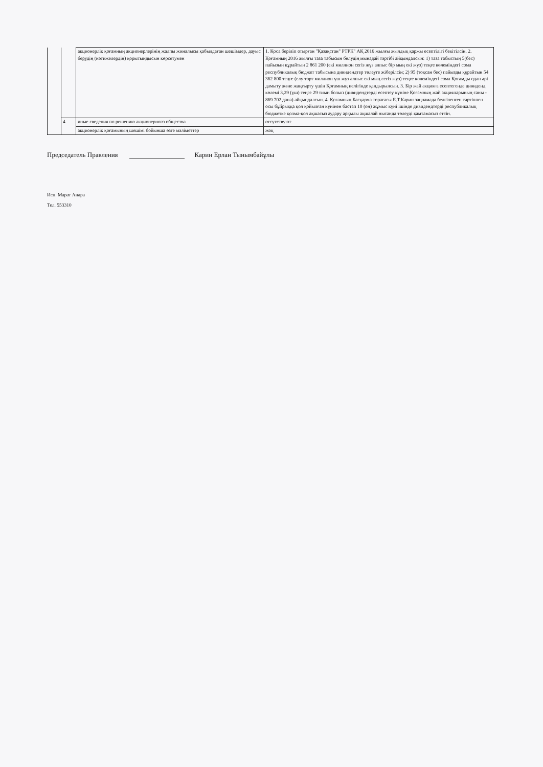| | | акционерлік қоғамның акционерлерінің жалпы жиналысы қабылдаған шешімдер, дауыс берудің (нәтижелердің) қорытындысын көрсетумен | 1. Қоса беріліп отырған "Қазақстан" РТРК" АҚ 2016 жылғы жылдық қаржы есептілігі бекітілсін. 2. Қоғамның 2016 жылғы таза табысын бөлудің мынадай тәртібі айқындалсын: 1) таза табыстың 5(бес) пайызын құрайтын 2 861 200 (екі миллион сегіз жүз алпыс бір мың екі жүз) теңге көлеміндегі сома республикалық бюджет табысына дивидендтер төлеуге жіберілсін; 2) 95 (тоқсан бес) пайызды құрайтын 54 362 800 теңге (елу төрт миллион үш жүз алпыс екі мың сегіз жүз) теңге көлеміндегі сома Қоғамды одан әрі дамыту және жаңғырту үшін Қоғамның иелігінде қалдырылсын. 3. Бір жай акцияға есептегенде дивиденд көлемі 3,29 (үш) теңге 29 тиын болып (дивидендтерді есептеу күніне Қоғамның жай акцияларының саны - 869 702 дана) айқындалсын. 4. Қоғамның Басқарма төрағасы Е.Т.Карин заңнамада белгіленген тәртіппен осы бұйрыққа қол қойылған күнінен бастап 10 (он) жұмыс күні ішінде дивидендтерді республикалық бюджетке қолма-қол ақшасыз аудару арқылы ақшалай нысанда төлеуді қамтамасыз етсін. |
| | 4 | иные сведения по решению акционерного общества | отсутствуют |
| | | акционерлік қоғамының шешімі бойынша өзге мәліметтер | жоқ |
Председатель Правления Карин Ерлан Тынымбайұлы
Исп. Марат Анара
Тел. 553310